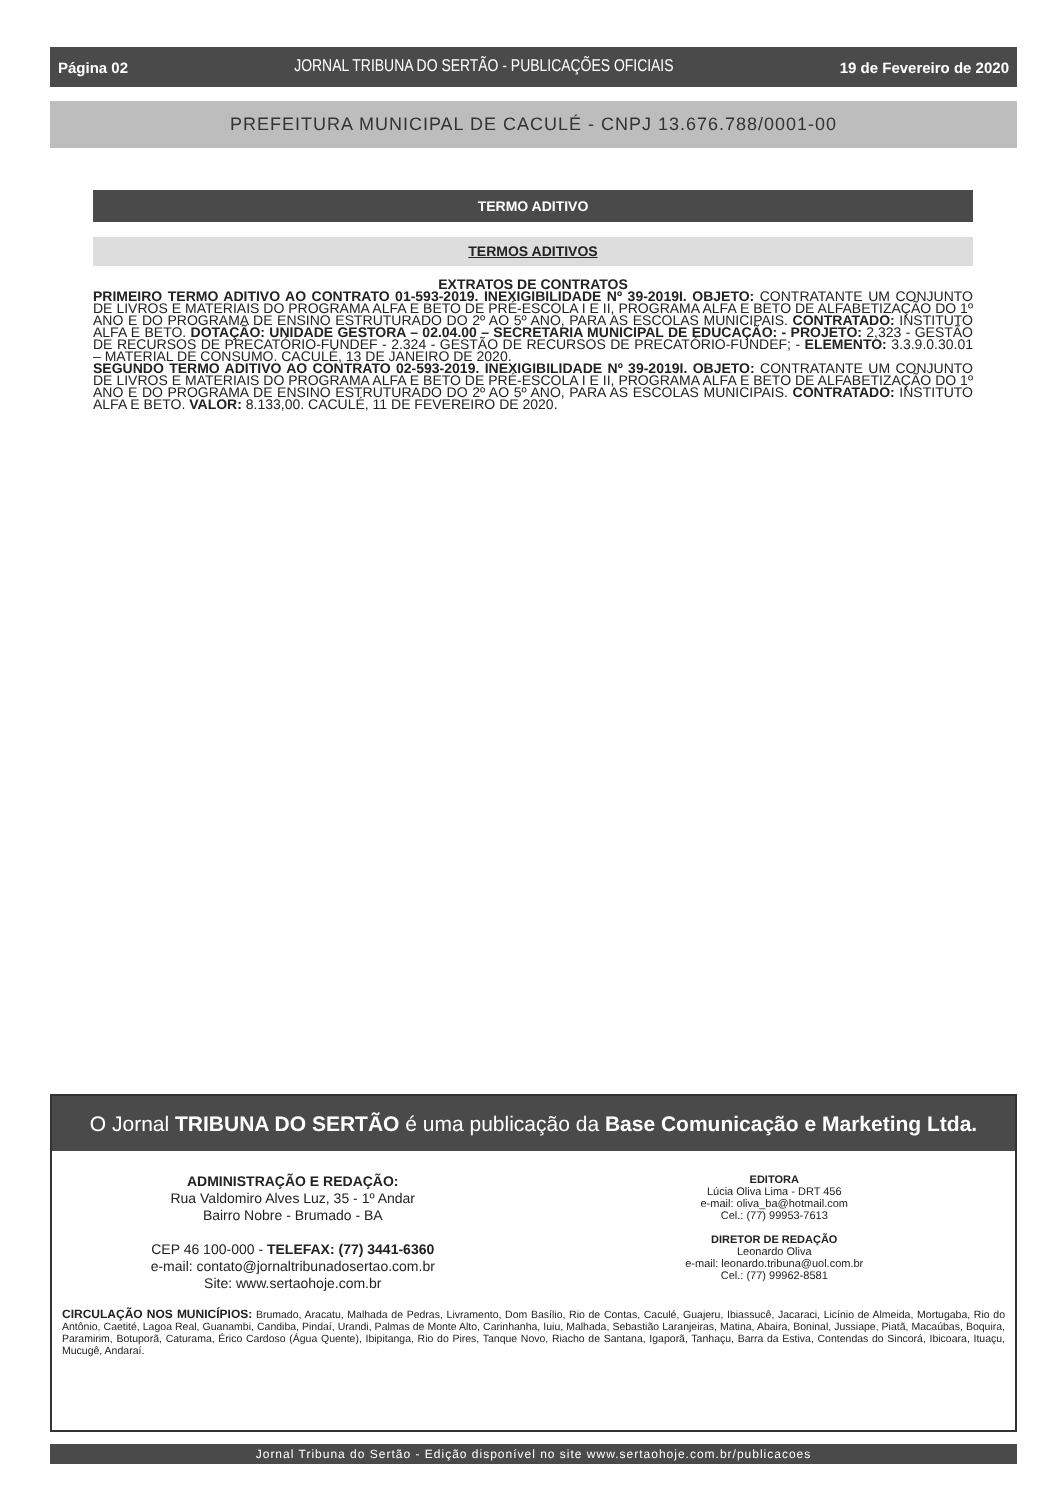Página 02 JORNAL TRIBUNA DO SERTÃO - PUBLICAÇÕES OFICIAIS 19 de Fevereiro de 2020
PREFEITURA MUNICIPAL DE CACULÉ - CNPJ 13.676.788/0001-00
TERMO ADITIVO
TERMOS ADITIVOS
EXTRATOS DE CONTRATOS
PRIMEIRO TERMO ADITIVO AO CONTRATO 01-593-2019. INEXIGIBILIDADE Nº 39-2019I. OBJETO: CONTRATANTE UM CONJUNTO DE LIVROS E MATERIAIS DO PROGRAMA ALFA E BETO DE PRÉ-ESCOLA I E II, PROGRAMA ALFA E BETO DE ALFABETIZAÇÃO DO 1º ANO E DO PROGRAMA DE ENSINO ESTRUTURADO DO 2º AO 5º ANO, PARA AS ESCOLAS MUNICIPAIS. CONTRATADO: INSTITUTO ALFA E BETO. DOTAÇÃO: UNIDADE GESTORA – 02.04.00 – SECRETARIA MUNICIPAL DE EDUCAÇÃO: - PROJETO: 2,323 - GESTÃO DE RECURSOS DE PRECATÓRIO-FUNDEF - 2.324 - GESTÃO DE RECURSOS DE PRECATÓRIO-FUNDEF; - ELEMENTO: 3.3.9.0.30.01 – MATERIAL DE CONSUMO. CACULÉ, 13 DE JANEIRO DE 2020.
SEGUNDO TERMO ADITIVO AO CONTRATO 02-593-2019. INEXIGIBILIDADE Nº 39-2019I. OBJETO: CONTRATANTE UM CONJUNTO DE LIVROS E MATERIAIS DO PROGRAMA ALFA E BETO DE PRÉ-ESCOLA I E II, PROGRAMA ALFA E BETO DE ALFABETIZAÇÃO DO 1º ANO E DO PROGRAMA DE ENSINO ESTRUTURADO DO 2º AO 5º ANO, PARA AS ESCOLAS MUNICIPAIS. CONTRATADO: INSTITUTO ALFA E BETO. VALOR: 8.133,00. CACULÉ, 11 DE FEVEREIRO DE 2020.
O Jornal TRIBUNA DO SERTÃO é uma publicação da Base Comunicação e Marketing Ltda.
ADMINISTRAÇÃO E REDAÇÃO:
Rua Valdomiro Alves Luz, 35 - 1º Andar
Bairro Nobre - Brumado - BA
CEP 46 100-000 - TELEFAX: (77) 3441-6360
e-mail: contato@jornaltribunadosertao.com.br
Site: www.sertaohoje.com.br
EDITORA
Lúcia Oliva Lima - DRT 456
e-mail: oliva_ba@hotmail.com
Cel.: (77) 99953-7613
DIRETOR DE REDAÇÃO
Leonardo Oliva
e-mail: leonardo.tribuna@uol.com.br
Cel.: (77) 99962-8581
CIRCULAÇÃO NOS MUNICÍPIOS: Brumado, Aracatu, Malhada de Pedras, Livramento, Dom Basílio, Rio de Contas, Caculé, Guajeru, Ibiassucê, Jacaraci, Licínio de Almeida, Mortugaba, Rio do Antônio, Caetité, Lagoa Real, Guanambi, Candiba, Pindaí, Urandi, Palmas de Monte Alto, Carinhanha, Iuiu, Malhada, Sebastião Laranjeiras, Matina, Abaira, Boninal, Jussiape, Piatã, Macaúbas, Boquira, Paramirim, Botuporã, Caturama, Érico Cardoso (Água Quente), Ibipitanga, Rio do Pires, Tanque Novo, Riacho de Santana, Igaporã, Tanhaçu, Barra da Estiva, Contendas do Sincorá, Ibicoara, Ituaçu, Mucugê, Andaraí.
Jornal Tribuna do Sertão - Edição disponível no site www.sertaohoje.com.br/publicacoes